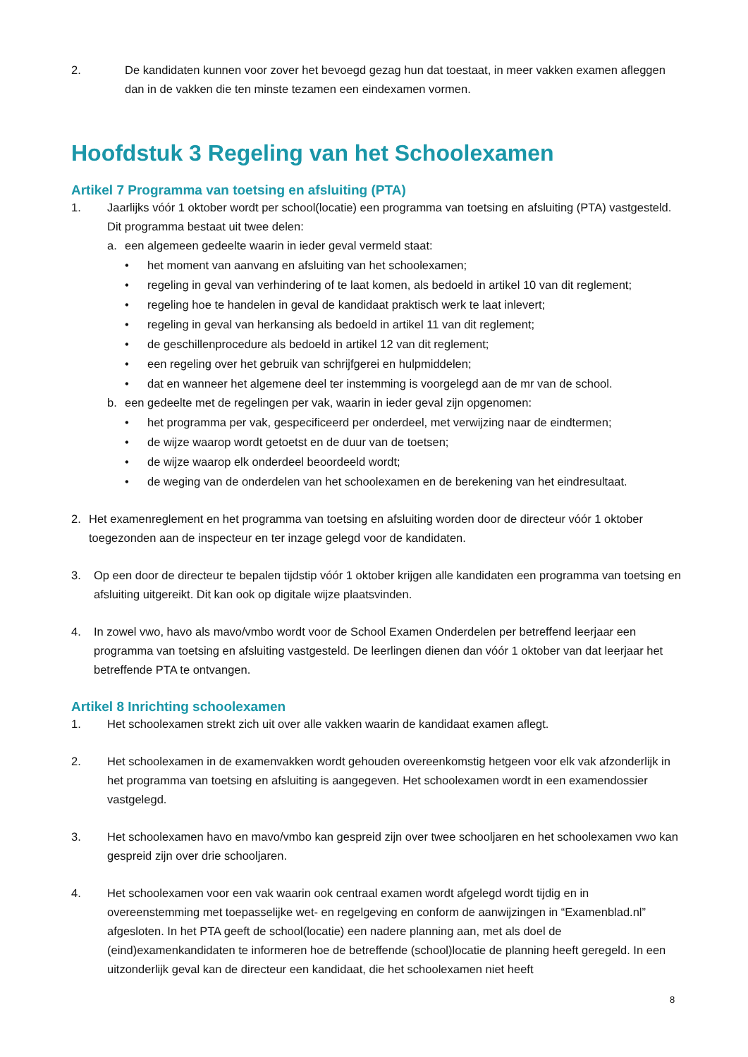2. De kandidaten kunnen voor zover het bevoegd gezag hun dat toestaat, in meer vakken examen afleggen dan in de vakken die ten minste tezamen een eindexamen vormen.
Hoofdstuk 3 Regeling van het Schoolexamen
Artikel 7 Programma van toetsing en afsluiting (PTA)
1. Jaarlijks vóór 1 oktober wordt per school(locatie) een programma van toetsing en afsluiting (PTA) vastgesteld. Dit programma bestaat uit twee delen:
a. een algemeen gedeelte waarin in ieder geval vermeld staat:
• het moment van aanvang en afsluiting van het schoolexamen;
• regeling in geval van verhindering of te laat komen, als bedoeld in artikel 10 van dit reglement;
• regeling hoe te handelen in geval de kandidaat praktisch werk te laat inlevert;
• regeling in geval van herkansing als bedoeld in artikel 11 van dit reglement;
• de geschillenprocedure als bedoeld in artikel 12 van dit reglement;
• een regeling over het gebruik van schrijfgerei en hulpmiddelen;
• dat en wanneer het algemene deel ter instemming is voorgelegd aan de mr van de school.
b. een gedeelte met de regelingen per vak, waarin in ieder geval zijn opgenomen:
• het programma per vak, gespecificeerd per onderdeel, met verwijzing naar de eindtermen;
• de wijze waarop wordt getoetst en de duur van de toetsen;
• de wijze waarop elk onderdeel beoordeeld wordt;
• de weging van de onderdelen van het schoolexamen en de berekening van het eindresultaat.
2. Het examenreglement en het programma van toetsing en afsluiting worden door de directeur vóór 1 oktober toegezonden aan de inspecteur en ter inzage gelegd voor de kandidaten.
3. Op een door de directeur te bepalen tijdstip vóór 1 oktober krijgen alle kandidaten een programma van toetsing en afsluiting uitgereikt. Dit kan ook op digitale wijze plaatsvinden.
4. In zowel vwo, havo als mavo/vmbo wordt voor de School Examen Onderdelen per betreffend leerjaar een programma van toetsing en afsluiting vastgesteld. De leerlingen dienen dan vóór 1 oktober van dat leerjaar het betreffende PTA te ontvangen.
Artikel 8 Inrichting schoolexamen
1. Het schoolexamen strekt zich uit over alle vakken waarin de kandidaat examen aflegt.
2. Het schoolexamen in de examenvakken wordt gehouden overeenkomstig hetgeen voor elk vak afzonderlijk in het programma van toetsing en afsluiting is aangegeven. Het schoolexamen wordt in een examendossier vastgelegd.
3. Het schoolexamen havo en mavo/vmbo kan gespreid zijn over twee schooljaren en het schoolexamen vwo kan gespreid zijn over drie schooljaren.
4. Het schoolexamen voor een vak waarin ook centraal examen wordt afgelegd wordt tijdig en in overeenstemming met toepasselijke wet- en regelgeving en conform de aanwijzingen in “Examenblad.nl” afgesloten. In het PTA geeft de school(locatie) een nadere planning aan, met als doel de (eind)examenkandidaten te informeren hoe de betreffende (school)locatie de planning heeft geregeld. In een uitzonderlijk geval kan de directeur een kandidaat, die het schoolexamen niet heeft
8